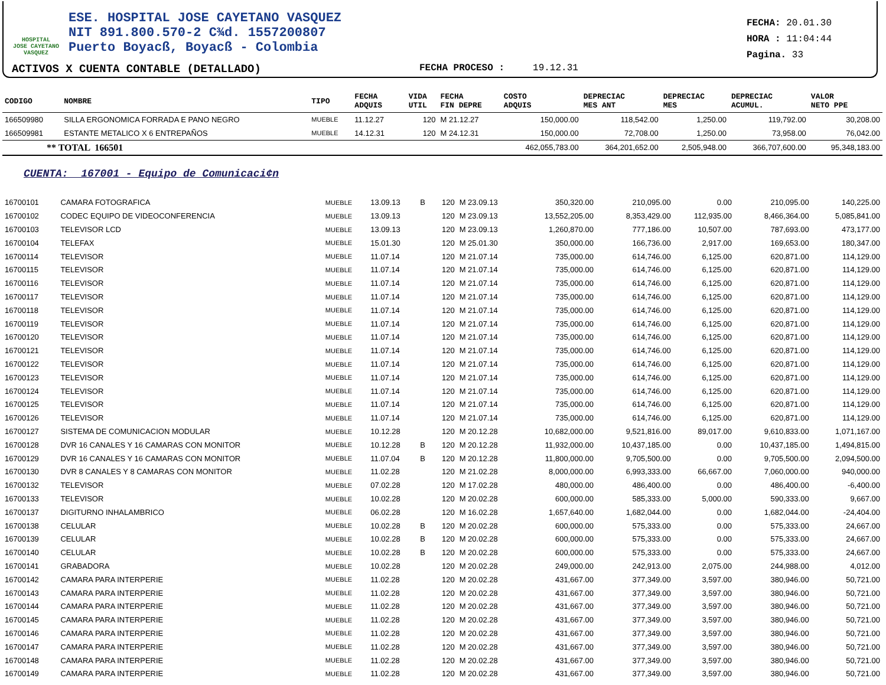HOSPITAL
JOSE CAYETANO
VASQUEZ
ESE. HOSPITAL JOSE CAYETANO VASQUEZ
NIT 891.800.570-2 C¾d. 1557200807
Puerto Boyacß, Boyacß - Colombia
FECHA: 20.01.30
HORA : 11:04:44
Pagina. 33
ACTIVOS X CUENTA CONTABLE (DETALLADO) FECHA PROCESO : 19.12.31
| CODIGO | NOMBRE | TIPO | FECHA ADQUIS | | VIDA UTIL | FECHA FIN DEPRE | COSTO ADQUIS | DEPRECIAC MES ANT | DEPRECIAC MES | DEPRECIAC ACUMUL. | VALOR NETO PPE |
| --- | --- | --- | --- | --- | --- | --- | --- | --- | --- | --- | --- |
| 166509980 | SILLA ERGONOMICA FORRADA E PANO NEGRO | MUEBLE | 11.12.27 | | 120 | M 21.12.27 | 150,000.00 | 118,542.00 | 1,250.00 | 119,792.00 | 30,208.00 |
| 166509981 | ESTANTE METALICO X 6 ENTREPAÑOS | MUEBLE | 14.12.31 | | 120 | M 24.12.31 | 150,000.00 | 72,708.00 | 1,250.00 | 73,958.00 | 76,042.00 |
| ** TOTAL 166501 | | | | | | | 462,055,783.00 | 364,201,652.00 | 2,505,948.00 | 366,707,600.00 | 95,348,183.00 |
CUENTA: 167001 - Equipo de Comunicaci¢n
| 16700101 | CAMARA FOTOGRAFICA | MUEBLE | 13.09.13 | B | 120 | M 23.09.13 | 350,320.00 | 210,095.00 | 0.00 | 210,095.00 | 140,225.00 |
| 16700102 | CODEC EQUIPO DE VIDEOCONFERENCIA | MUEBLE | 13.09.13 | | 120 | M 23.09.13 | 13,552,205.00 | 8,353,429.00 | 112,935.00 | 8,466,364.00 | 5,085,841.00 |
| 16700103 | TELEVISOR LCD | MUEBLE | 13.09.13 | | 120 | M 23.09.13 | 1,260,870.00 | 777,186.00 | 10,507.00 | 787,693.00 | 473,177.00 |
| 16700104 | TELEFAX | MUEBLE | 15.01.30 | | 120 | M 25.01.30 | 350,000.00 | 166,736.00 | 2,917.00 | 169,653.00 | 180,347.00 |
| 16700114 | TELEVISOR | MUEBLE | 11.07.14 | | 120 | M 21.07.14 | 735,000.00 | 614,746.00 | 6,125.00 | 620,871.00 | 114,129.00 |
| 16700115 | TELEVISOR | MUEBLE | 11.07.14 | | 120 | M 21.07.14 | 735,000.00 | 614,746.00 | 6,125.00 | 620,871.00 | 114,129.00 |
| 16700116 | TELEVISOR | MUEBLE | 11.07.14 | | 120 | M 21.07.14 | 735,000.00 | 614,746.00 | 6,125.00 | 620,871.00 | 114,129.00 |
| 16700117 | TELEVISOR | MUEBLE | 11.07.14 | | 120 | M 21.07.14 | 735,000.00 | 614,746.00 | 6,125.00 | 620,871.00 | 114,129.00 |
| 16700118 | TELEVISOR | MUEBLE | 11.07.14 | | 120 | M 21.07.14 | 735,000.00 | 614,746.00 | 6,125.00 | 620,871.00 | 114,129.00 |
| 16700119 | TELEVISOR | MUEBLE | 11.07.14 | | 120 | M 21.07.14 | 735,000.00 | 614,746.00 | 6,125.00 | 620,871.00 | 114,129.00 |
| 16700120 | TELEVISOR | MUEBLE | 11.07.14 | | 120 | M 21.07.14 | 735,000.00 | 614,746.00 | 6,125.00 | 620,871.00 | 114,129.00 |
| 16700121 | TELEVISOR | MUEBLE | 11.07.14 | | 120 | M 21.07.14 | 735,000.00 | 614,746.00 | 6,125.00 | 620,871.00 | 114,129.00 |
| 16700122 | TELEVISOR | MUEBLE | 11.07.14 | | 120 | M 21.07.14 | 735,000.00 | 614,746.00 | 6,125.00 | 620,871.00 | 114,129.00 |
| 16700123 | TELEVISOR | MUEBLE | 11.07.14 | | 120 | M 21.07.14 | 735,000.00 | 614,746.00 | 6,125.00 | 620,871.00 | 114,129.00 |
| 16700124 | TELEVISOR | MUEBLE | 11.07.14 | | 120 | M 21.07.14 | 735,000.00 | 614,746.00 | 6,125.00 | 620,871.00 | 114,129.00 |
| 16700125 | TELEVISOR | MUEBLE | 11.07.14 | | 120 | M 21.07.14 | 735,000.00 | 614,746.00 | 6,125.00 | 620,871.00 | 114,129.00 |
| 16700126 | TELEVISOR | MUEBLE | 11.07.14 | | 120 | M 21.07.14 | 735,000.00 | 614,746.00 | 6,125.00 | 620,871.00 | 114,129.00 |
| 16700127 | SISTEMA DE COMUNICACION MODULAR | MUEBLE | 10.12.28 | | 120 | M 20.12.28 | 10,682,000.00 | 9,521,816.00 | 89,017.00 | 9,610,833.00 | 1,071,167.00 |
| 16700128 | DVR 16 CANALES Y 16 CAMARAS CON MONITOR | MUEBLE | 10.12.28 | B | 120 | M 20.12.28 | 11,932,000.00 | 10,437,185.00 | 0.00 | 10,437,185.00 | 1,494,815.00 |
| 16700129 | DVR 16 CANALES Y 16 CAMARAS CON MONITOR | MUEBLE | 11.07.04 | B | 120 | M 20.12.28 | 11,800,000.00 | 9,705,500.00 | 0.00 | 9,705,500.00 | 2,094,500.00 |
| 16700130 | DVR 8 CANALES Y 8 CAMARAS CON MONITOR | MUEBLE | 11.02.28 | | 120 | M 21.02.28 | 8,000,000.00 | 6,993,333.00 | 66,667.00 | 7,060,000.00 | 940,000.00 |
| 16700132 | TELEVISOR | MUEBLE | 07.02.28 | | 120 | M 17.02.28 | 480,000.00 | 486,400.00 | 0.00 | 486,400.00 | -6,400.00 |
| 16700133 | TELEVISOR | MUEBLE | 10.02.28 | | 120 | M 20.02.28 | 600,000.00 | 585,333.00 | 5,000.00 | 590,333.00 | 9,667.00 |
| 16700137 | DIGITURNO INHALAMBRICO | MUEBLE | 06.02.28 | | 120 | M 16.02.28 | 1,657,640.00 | 1,682,044.00 | 0.00 | 1,682,044.00 | -24,404.00 |
| 16700138 | CELULAR | MUEBLE | 10.02.28 | B | 120 | M 20.02.28 | 600,000.00 | 575,333.00 | 0.00 | 575,333.00 | 24,667.00 |
| 16700139 | CELULAR | MUEBLE | 10.02.28 | B | 120 | M 20.02.28 | 600,000.00 | 575,333.00 | 0.00 | 575,333.00 | 24,667.00 |
| 16700140 | CELULAR | MUEBLE | 10.02.28 | B | 120 | M 20.02.28 | 600,000.00 | 575,333.00 | 0.00 | 575,333.00 | 24,667.00 |
| 16700141 | GRABADORA | MUEBLE | 10.02.28 | | 120 | M 20.02.28 | 249,000.00 | 242,913.00 | 2,075.00 | 244,988.00 | 4,012.00 |
| 16700142 | CAMARA PARA INTERPERIE | MUEBLE | 11.02.28 | | 120 | M 20.02.28 | 431,667.00 | 377,349.00 | 3,597.00 | 380,946.00 | 50,721.00 |
| 16700143 | CAMARA PARA INTERPERIE | MUEBLE | 11.02.28 | | 120 | M 20.02.28 | 431,667.00 | 377,349.00 | 3,597.00 | 380,946.00 | 50,721.00 |
| 16700144 | CAMARA PARA INTERPERIE | MUEBLE | 11.02.28 | | 120 | M 20.02.28 | 431,667.00 | 377,349.00 | 3,597.00 | 380,946.00 | 50,721.00 |
| 16700145 | CAMARA PARA INTERPERIE | MUEBLE | 11.02.28 | | 120 | M 20.02.28 | 431,667.00 | 377,349.00 | 3,597.00 | 380,946.00 | 50,721.00 |
| 16700146 | CAMARA PARA INTERPERIE | MUEBLE | 11.02.28 | | 120 | M 20.02.28 | 431,667.00 | 377,349.00 | 3,597.00 | 380,946.00 | 50,721.00 |
| 16700147 | CAMARA PARA INTERPERIE | MUEBLE | 11.02.28 | | 120 | M 20.02.28 | 431,667.00 | 377,349.00 | 3,597.00 | 380,946.00 | 50,721.00 |
| 16700148 | CAMARA PARA INTERPERIE | MUEBLE | 11.02.28 | | 120 | M 20.02.28 | 431,667.00 | 377,349.00 | 3,597.00 | 380,946.00 | 50,721.00 |
| 16700149 | CAMARA PARA INTERPERIE | MUEBLE | 11.02.28 | | 120 | M 20.02.28 | 431,667.00 | 377,349.00 | 3,597.00 | 380,946.00 | 50,721.00 |